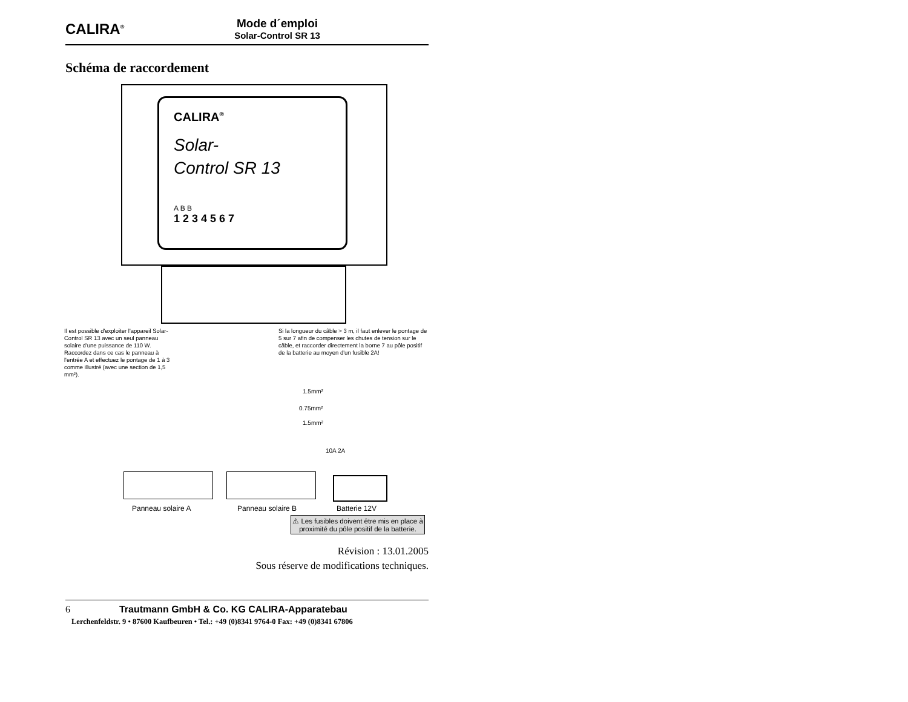CALIRA<sup>®</sup>
Mode d´emploi
Solar-Control SR 13
Schéma de raccordement
CALIRA<sup>®</sup>
Solar-
Control SR 13
A B B
1 2 3 4 5 6 7
Il est possible d'exploiter l'appareil Solar-Control SR 13 avec un seul panneau solaire d'une puissance de 110 W. Raccordez dans ce cas le panneau à l'entrée A et effectuez le pontage de 1 à 3 comme illustré (avec une section de 1,5 mm²).
Si la longueur du câble > 3 m, il faut enlever le pontage de 5 sur 7 afin de compenser les chutes de tension sur le câble, et raccorder directement la borne 7 au pôle positif de la batterie au moyen d'un fusible 2A!
1.5mm²
0.75mm²
1.5mm²
10A 2A
Panneau solaire A Panneau solaire B Batterie 12V
⚠ Les fusibles doivent être mis en place à proximité du pôle positif de la batterie.
Révision : 13.01.2005
Sous réserve de modifications techniques.
6 Trautmann GmbH & Co. KG CALIRA-Apparatebau
Lerchenfeldstr. 9 • 87600 Kaufbeuren • Tel.: +49 (0)8341 9764-0 Fax: +49 (0)8341 67806